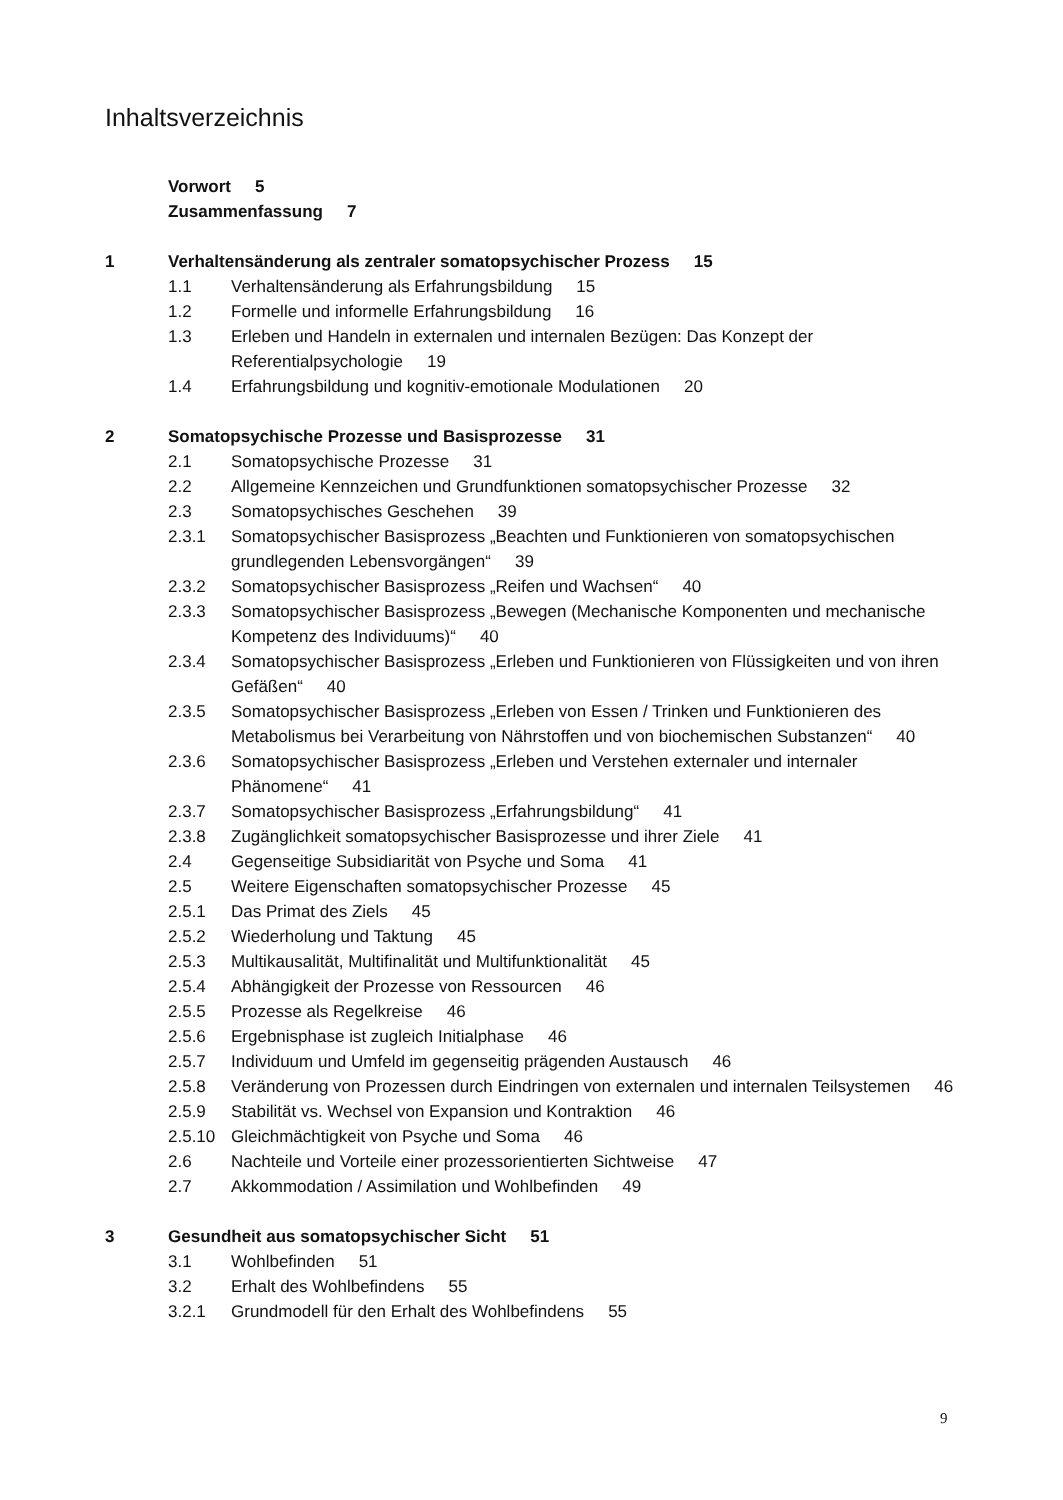Inhaltsverzeichnis
Vorwort 5
Zusammenfassung 7
1 Verhaltensänderung als zentraler somatopsychischer Prozess 15
1.1 Verhaltensänderung als Erfahrungsbildung 15
1.2 Formelle und informelle Erfahrungsbildung 16
1.3 Erleben und Handeln in externalen und internalen Bezügen: Das Konzept der Referentialpsychologie 19
1.4 Erfahrungsbildung und kognitiv-emotionale Modulationen 20
2 Somatopsychische Prozesse und Basisprozesse 31
2.1 Somatopsychische Prozesse 31
2.2 Allgemeine Kennzeichen und Grundfunktionen somatopsychischer Prozesse 32
2.3 Somatopsychisches Geschehen 39
2.3.1 Somatopsychischer Basisprozess „Beachten und Funktionieren von somato­psychischen grundlegenden Lebensvorgängen“39
2.3.2 Somatopsychischer Basisprozess „Reifen und Wachsen“40
2.3.3 Somatopsychischer Basisprozess „Bewegen (Mechanische Komponenten und mechanische Kompetenz des Individuums)“40
2.3.4 Somatopsychischer Basisprozess „Erleben und Funktionieren von Flüssigkeiten und von ihren Gefäßen“40
2.3.5 Somatopsychischer Basisprozess „Erleben von Essen / Trinken und Funktio­nieren des Metabolismus bei Verarbeitung von Nährstoffen und von bioche­mischen Substanzen“40
2.3.6 Somatopsychischer Basisprozess „Erleben und Verstehen externaler und internaler Phänomene“41
2.3.7 Somatopsychischer Basisprozess „Erfahrungsbildung“41
2.3.8 Zugänglichkeit somatopsychischer Basisprozesse und ihrer Ziele 41
2.4 Gegenseitige Subsidiarität von Psyche und Soma 41
2.5 Weitere Eigenschaften somatopsychischer Prozesse 45
2.5.1 Das Primat des Ziels 45
2.5.2 Wiederholung und Taktung 45
2.5.3 Multikausalität, Multifinalität und Multifunktionalität 45
2.5.4 Abhängigkeit der Prozesse von Ressourcen 46
2.5.5 Prozesse als Regelkreise 46
2.5.6 Ergebnisphase ist zugleich Initialphase 46
2.5.7 Individuum und Umfeld im gegenseitig prägenden Austausch 46
2.5.8 Veränderung von Prozessen durch Eindringen von externalen und internalen Teilsystemen 46
2.5.9 Stabilität vs. Wechsel von Expansion und Kontraktion 46
2.5.10 Gleichmächtigkeit von Psyche und Soma 46
2.6 Nachteile und Vorteile einer prozessorientierten Sichtweise 47
2.7 Akkommodation / Assimilation und Wohlbefinden 49
3 Gesundheit aus somatopsychischer Sicht 51
3.1 Wohlbefinden 51
3.2 Erhalt des Wohlbefindens 55
3.2.1 Grundmodell für den Erhalt des Wohlbefindens 55
9